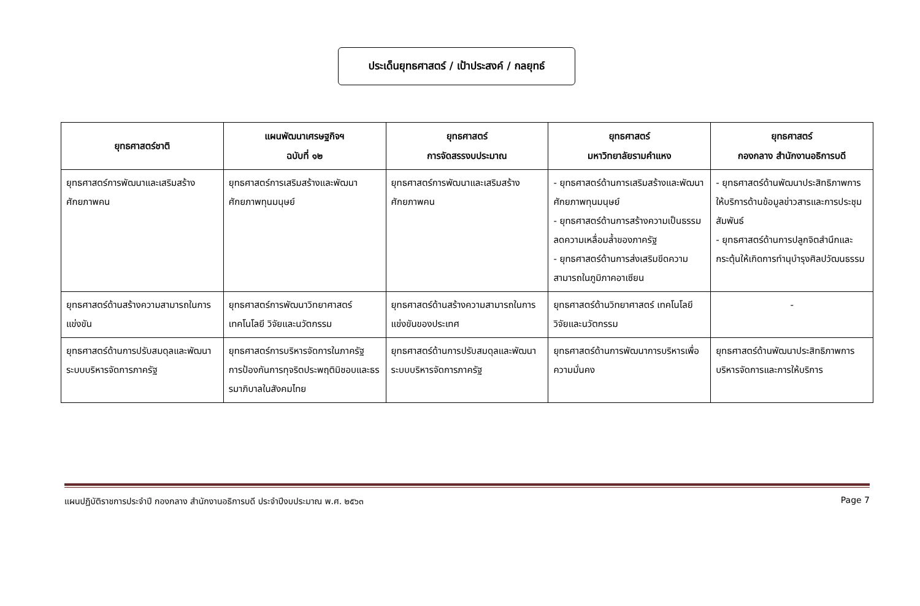ประเด็นยุทธศาสตร์ / เป้าประสงค์ / กลยุทธ์
| ยุทธศาสตร์ชาติ | แผนพัฒนาเศรษฐกิจฯ ฉบับที่ ๑๒ | ยุทธศาสตร์ การจัดสรรงบประมาณ | ยุทธศาสตร์ มหาวิทยาลัยรามคำแหง | ยุทธศาสตร์ กองกลาง สำนักงานอธิการบดี |
| --- | --- | --- | --- | --- |
| ยุทธศาสตร์การพัฒนาและเสริมสร้างศักยภาพคน | ยุทธศาสตร์การเสริมสร้างและพัฒนาศักยภาพทุนมนุษย์ | ยุทธศาสตร์การพัฒนาและเสริมสร้างศักยภาพคน | - ยุทธศาสตร์ด้านการเสริมสร้างและพัฒนาศักยภาพทุนมนุษย์ - ยุทธศาสตร์ด้านการสร้างความเป็นธรรมลดความเหลื่อมล้ำของภาครัฐ - ยุทธศาสตร์ด้านการส่งเสริมขีดความสามารถในภูมิภาคอาเซียน | - ยุทธศาสตร์ด้านพัฒนาประสิทธิภาพการให้บริการด้านข้อมูลข่าวสารและการประชุมสัมพันธ์ - ยุทธศาสตร์ด้านการปลูกจิตสำนึกและกระตุ้นให้เกิดการทำนุบำรุงศิลปวัฒนธรรม |
| ยุทธศาสตร์ด้านสร้างความสามารถในการแข่งขัน | ยุทธศาสตร์การพัฒนาวิทยาศาสตร์ เทคโนโลยี วิจัยและนวัตกรรม | ยุทธศาสตร์ด้านสร้างความสามารถในการแข่งขันของประเทศ | ยุทธศาสตร์ด้านวิทยาศาสตร์ เทคโนโลยี วิจัยและนวัตกรรม | - |
| ยุทธศาสตร์ด้านการปรับสมดุลและพัฒนาระบบบริหารจัดการภาครัฐ | ยุทธศาสตร์การบริหารจัดการในภาครัฐ การป้องกันการทุจริตประพฤติมิชอบและธรรมาภิบาลในสังคมไทย | ยุทธศาสตร์ด้านการปรับสมดุลและพัฒนาระบบบริหารจัดการภาครัฐ | ยุทธศาสตร์ด้านการพัฒนาการบริหารเพื่อความมั่นคง | ยุทธศาสตร์ด้านพัฒนาประสิทธิภาพการบริหารจัดการและการให้บริการ |
แผนปฏิบัติราชการประจำปี กองกลาง สำนักงานอธิการบดี ประจำปีงบประมาณ พ.ศ. ๒๕๖๓ Page 7